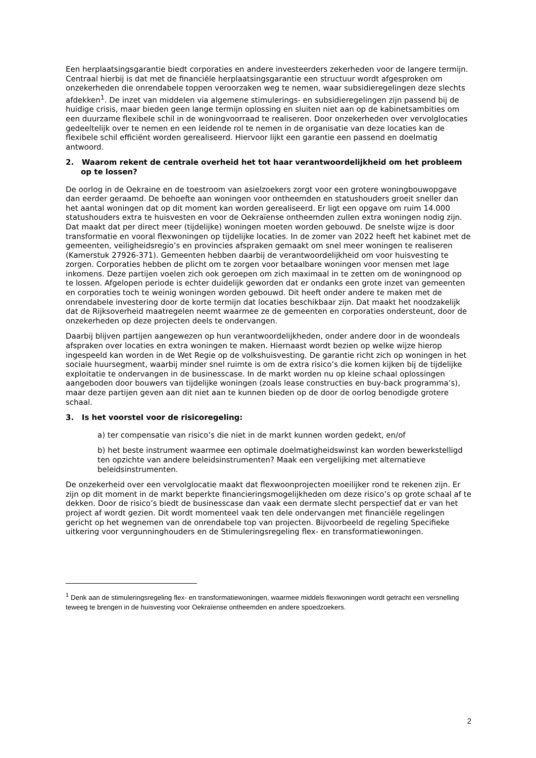Een herplaatsingsgarantie biedt corporaties en andere investeerders zekerheden voor de langere termijn. Centraal hierbij is dat met de financiële herplaatsingsgarantie een structuur wordt afgesproken om onzekerheden die onrendabele toppen veroorzaken weg te nemen, waar subsidieregelingen deze slechts afdekken<sup>1</sup>. De inzet van middelen via algemene stimulerings- en subsidieregelingen zijn passend bij de huidige crisis, maar bieden geen lange termijn oplossing en sluiten niet aan op de kabinetsambities om een duurzame flexibele schil in de woningvoorraad te realiseren. Door onzekerheden over vervolglocaties gedeeltelijk over te nemen en een leidende rol te nemen in de organisatie van deze locaties kan de flexibele schil efficiënt worden gerealiseerd. Hiervoor lijkt een garantie een passend en doelmatig antwoord.
2. Waarom rekent de centrale overheid het tot haar verantwoordelijkheid om het probleem op te lossen?
De oorlog in de Oekraine en de toestroom van asielzoekers zorgt voor een grotere woningbouwopgave dan eerder geraamd. De behoefte aan woningen voor ontheemden en statushouders groeit sneller dan het aantal woningen dat op dit moment kan worden gerealiseerd. Er ligt een opgave om ruim 14.000 statushouders extra te huisvesten en voor de Oekraïense ontheemden zullen extra woningen nodig zijn. Dat maakt dat per direct meer (tijdelijke) woningen moeten worden gebouwd. De snelste wijze is door transformatie en vooral flexwoningen op tijdelijke locaties. In de zomer van 2022 heeft het kabinet met de gemeenten, veiligheidsregio’s en provincies afspraken gemaakt om snel meer woningen te realiseren (Kamerstuk 27926-371). Gemeenten hebben daarbij de verantwoordelijkheid om voor huisvesting te zorgen. Corporaties hebben de plicht om te zorgen voor betaalbare woningen voor mensen met lage inkomens. Deze partijen voelen zich ook geroepen om zich maximaal in te zetten om de woningnood op te lossen. Afgelopen periode is echter duidelijk geworden dat er ondanks een grote inzet van gemeenten en corporaties toch te weinig woningen worden gebouwd. Dit heeft onder andere te maken met de onrendabele investering door de korte termijn dat locaties beschikbaar zijn. Dat maakt het noodzakelijk dat de Rijksoverheid maatregelen neemt waarmee ze de gemeenten en corporaties ondersteunt, door de onzekerheden op deze projecten deels te ondervangen.
Daarbij blijven partijen aangewezen op hun verantwoordelijkheden, onder andere door in de woondeals afspraken over locaties en extra woningen te maken. Hiernaast wordt bezien op welke wijze hierop ingespeeld kan worden in de Wet Regie op de volkshuisvesting. De garantie richt zich op woningen in het sociale huursegment, waarbij minder snel ruimte is om de extra risico’s die komen kijken bij de tijdelijke exploitatie te ondervangen in de businesscase. In de markt worden nu op kleine schaal oplossingen aangeboden door bouwers van tijdelijke woningen (zoals lease constructies en buy-back programma’s), maar deze partijen geven aan dit niet aan te kunnen bieden op de door de oorlog benodigde grotere schaal.
3. Is het voorstel voor de risicoregeling:
a) ter compensatie van risico’s die niet in de markt kunnen worden gedekt, en/of
b) het beste instrument waarmee een optimale doelmatigheidswinst kan worden bewerkstelligd ten opzichte van andere beleidsinstrumenten? Maak een vergelijking met alternatieve beleidsinstrumenten.
De onzekerheid over een vervolglocatie maakt dat flexwoonprojecten moeilijker rond te rekenen zijn. Er zijn op dit moment in de markt beperkte financieringsmogelijkheden om deze risico’s op grote schaal af te dekken. Door de risico’s biedt de businesscase dan vaak een dermate slecht perspectief dat er van het project af wordt gezien. Dit wordt momenteel vaak ten dele ondervangen met financiële regelingen gericht op het wegnemen van de onrendabele top van projecten. Bijvoorbeeld de regeling Specifieke uitkering voor vergunninghouders en de Stimuleringsregeling flex- en transformatiewoningen.
<sup>1</sup> Denk aan de stimuleringsregeling flex- en transformatiewoningen, waarmee middels flexwoningen wordt getracht een versnelling teweeg te brengen in de huisvesting voor Oekraïense ontheemden en andere spoedzoekers.
2